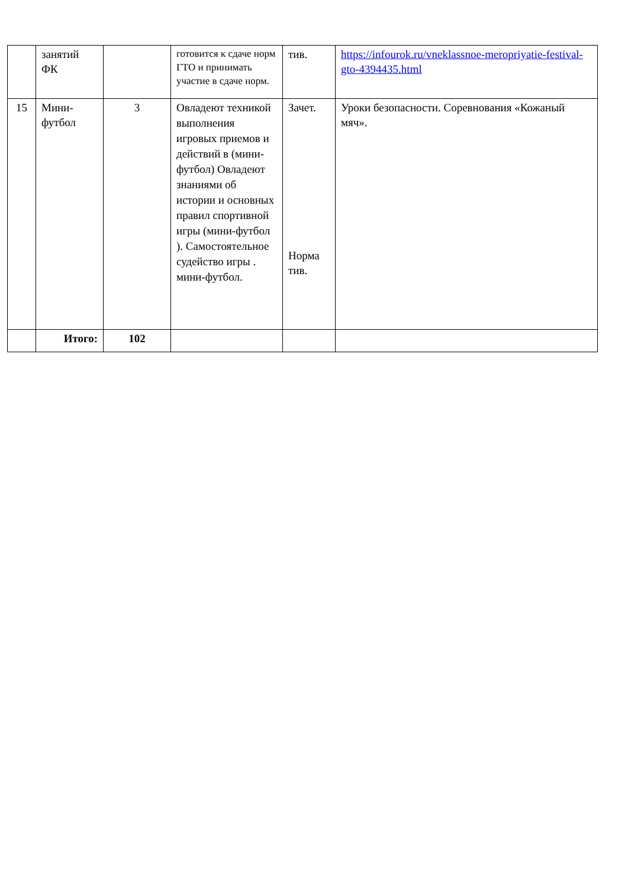| | занятий ФК | | готовится к сдаче норм ГТО и принимать участие в сдаче норм. | тив. | https://infourok.ru/vneklassnoe-meropriyatie-festival-gto-4394435.html |
| 15 | Мини-футбол | 3 | Овладеют техникой выполнения игровых приемов и действий в (мини-футбол) Овладеют знаниями об истории и основных правил спортивной игры (мини-футбол ). Самостоятельное судейство игры . мини-футбол. | Зачет. Норма тив. | Уроки безопасности. Соревнования «Кожаный мяч». |
| | Итого: | 102 | | | |